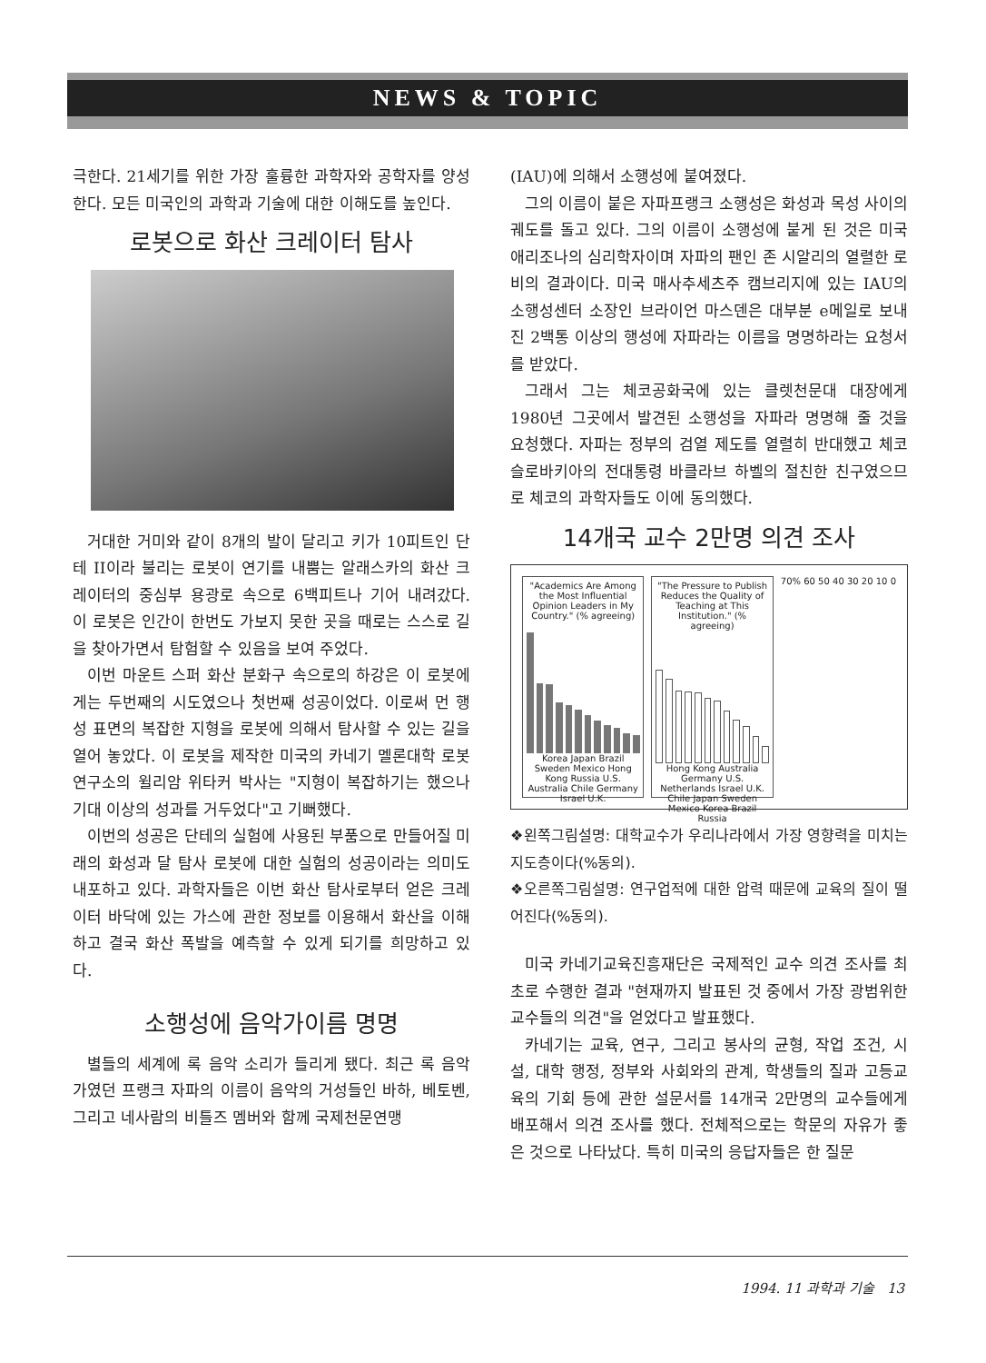NEWS & TOPIC
극한다. 21세기를 위한 가장 훌륭한 과학자와 공학자를 양성한다. 모든 미국인의 과학과 기술에 대한 이해도를 높인다.
로봇으로 화산 크레이터 탐사
거대한 거미와 같이 8개의 발이 달리고 키가 10피트인 단테 II이라 불리는 로봇이 연기를 내뿜는 알래스카의 화산 크레이터의 중심부 용광로 속으로 6백피트나 기어 내려갔다. 이 로봇은 인간이 한번도 가보지 못한 곳을 때로는 스스로 길을 찾아가면서 탐험할 수 있음을 보여 주었다.
이번 마운트 스퍼 화산 분화구 속으로의 하강은 이 로봇에게는 두번째의 시도였으나 첫번째 성공이었다. 이로써 먼 행성 표면의 복잡한 지형을 로봇에 의해서 탐사할 수 있는 길을 열어 놓았다. 이 로봇을 제작한 미국의 카네기 멜론대학 로봇연구소의 윌리암 위타커 박사는 "지형이 복잡하기는 했으나 기대 이상의 성과를 거두었다"고 기뻐했다.
이번의 성공은 단테의 실험에 사용된 부품으로 만들어질 미래의 화성과 달 탐사 로봇에 대한 실험의 성공이라는 의미도 내포하고 있다. 과학자들은 이번 화산 탐사로부터 얻은 크레이터 바닥에 있는 가스에 관한 정보를 이용해서 화산을 이해하고 결국 화산 폭발을 예측할 수 있게 되기를 희망하고 있다.
소행성에 음악가이름 명명
별들의 세계에 록 음악 소리가 들리게 됐다. 최근 록 음악가였던 프랭크 자파의 이름이 음악의 거성들인 바하, 베토벤, 그리고 네사람의 비틀즈 멤버와 함께 국제천문연맹
(IAU)에 의해서 소행성에 붙여졌다.
그의 이름이 붙은 자파프랭크 소행성은 화성과 목성 사이의 궤도를 돌고 있다. 그의 이름이 소행성에 붙게 된 것은 미국 애리조나의 심리학자이며 자파의 팬인 존 시알리의 열렬한 로비의 결과이다. 미국 매사추세츠주 캠브리지에 있는 IAU의 소행성센터 소장인 브라이언 마스덴은 대부분 e메일로 보내진 2백통 이상의 행성에 자파라는 이름을 명명하라는 요청서를 받았다.
그래서 그는 체코공화국에 있는 클렛천문대 대장에게 1980년 그곳에서 발견된 소행성을 자파라 명명해 줄 것을 요청했다. 자파는 정부의 검열 제도를 열렬히 반대했고 체코슬로바키아의 전대통령 바클라브 하벨의 절친한 친구였으므로 체코의 과학자들도 이에 동의했다.
14개국 교수 2만명 의견 조사
"Academics Are Among the Most Influential Opinion Leaders in My Country." (% agreeing)
Korea Japan Brazil Sweden Mexico Hong Kong Russia U.S. Australia Chile Germany Israel U.K.
"The Pressure to Publish Reduces the Quality of Teaching at This Institution." (% agreeing)
Hong Kong Australia Germany U.S. Netherlands Israel U.K. Chile Japan Sweden Mexico Korea Brazil Russia
70% 60 50 40 30 20 10 0
❖왼쪽그림설명: 대학교수가 우리나라에서 가장 영향력을 미치는 지도층이다(%동의).
❖오른쪽그림설명: 연구업적에 대한 압력 때문에 교육의 질이 떨어진다(%동의).
미국 카네기교육진흥재단은 국제적인 교수 의견 조사를 최초로 수행한 결과 "현재까지 발표된 것 중에서 가장 광범위한 교수들의 의견"을 얻었다고 발표했다.
카네기는 교육, 연구, 그리고 봉사의 균형, 작업 조건, 시설, 대학 행정, 정부와 사회와의 관계, 학생들의 질과 고등교육의 기회 등에 관한 설문서를 14개국 2만명의 교수들에게 배포해서 의견 조사를 했다. 전체적으로는 학문의 자유가 좋은 것으로 나타났다. 특히 미국의 응답자들은 한 질문
1994. 11 과학과 기술 13